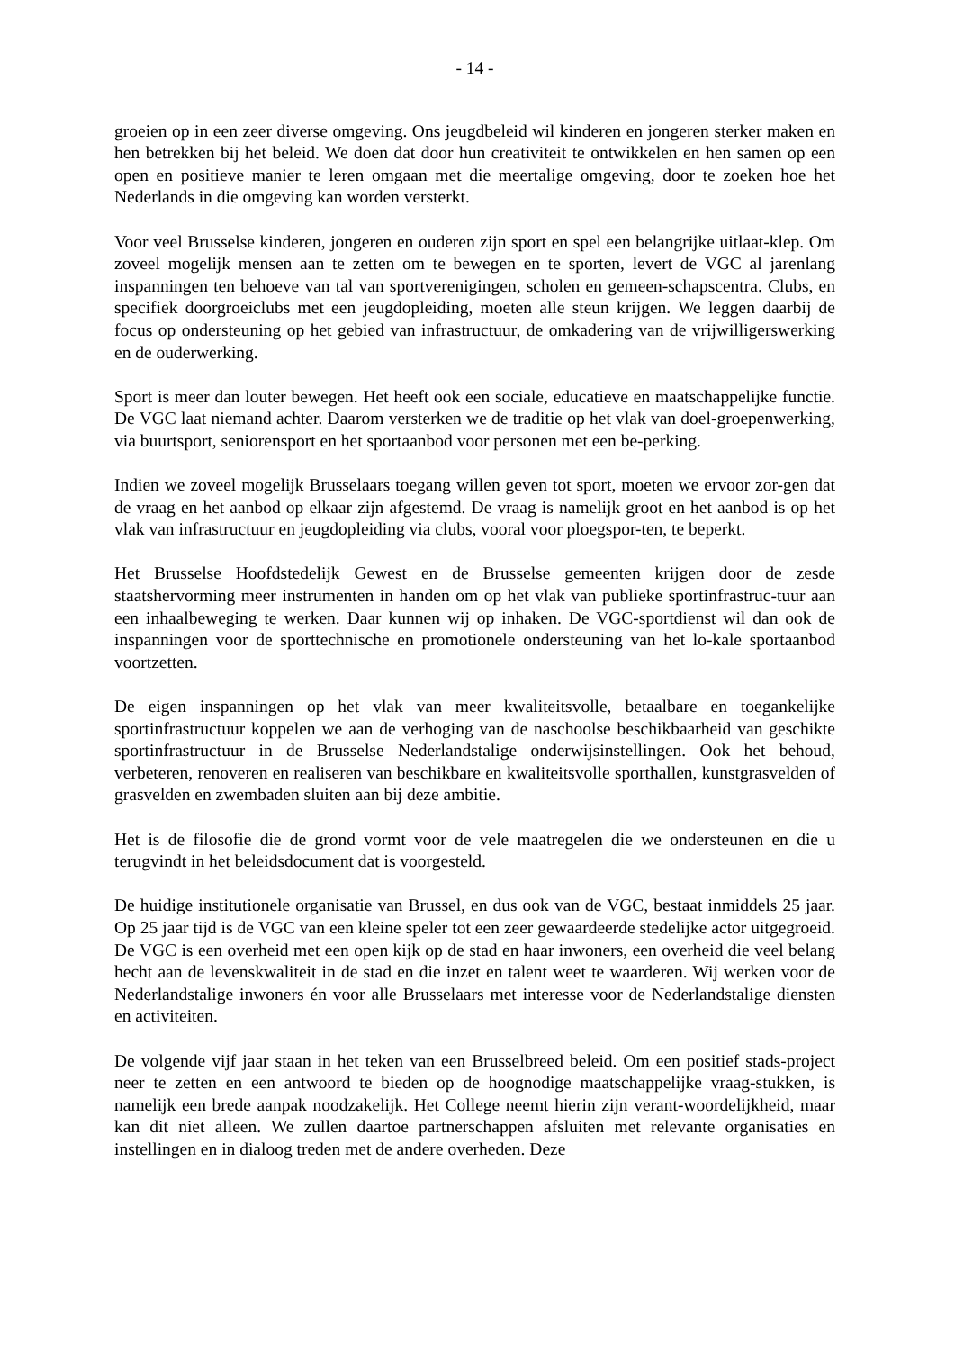- 14 -
groeien op in een zeer diverse omgeving. Ons jeugdbeleid wil kinderen en jongeren sterker maken en hen betrekken bij het beleid. We doen dat door hun creativiteit te ontwikkelen en hen samen op een open en positieve manier te leren omgaan met die meertalige omgeving, door te zoeken hoe het Nederlands in die omgeving kan worden versterkt.
Voor veel Brusselse kinderen, jongeren en ouderen zijn sport en spel een belangrijke uitlaat-klep. Om zoveel mogelijk mensen aan te zetten om te bewegen en te sporten, levert de VGC al jarenlang inspanningen ten behoeve van tal van sportverenigingen, scholen en gemeen-schapscentra. Clubs, en specifiek doorgroeiclubs met een jeugdopleiding, moeten alle steun krijgen. We leggen daarbij de focus op ondersteuning op het gebied van infrastructuur, de omkadering van de vrijwilligerswerking en de ouderwerking.
Sport is meer dan louter bewegen. Het heeft ook een sociale, educatieve en maatschappelijke functie. De VGC laat niemand achter. Daarom versterken we de traditie op het vlak van doel-groepenwerking, via buurtsport, seniorensport en het sportaanbod voor personen met een be-perking.
Indien we zoveel mogelijk Brusselaars toegang willen geven tot sport, moeten we ervoor zor-gen dat de vraag en het aanbod op elkaar zijn afgestemd. De vraag is namelijk groot en het aanbod is op het vlak van infrastructuur en jeugdopleiding via clubs, vooral voor ploegspor-ten, te beperkt.
Het Brusselse Hoofdstedelijk Gewest en de Brusselse gemeenten krijgen door de zesde staatshervorming meer instrumenten in handen om op het vlak van publieke sportinfrastruc-tuur aan een inhaalbeweging te werken. Daar kunnen wij op inhaken. De VGC-sportdienst wil dan ook de inspanningen voor de sporttechnische en promotionele ondersteuning van het lo-kale sportaanbod voortzetten.
De eigen inspanningen op het vlak van meer kwaliteitsvolle, betaalbare en toegankelijke sportinfrastructuur koppelen we aan de verhoging van de naschoolse beschikbaarheid van geschikte sportinfrastructuur in de Brusselse Nederlandstalige onderwijsinstellingen. Ook het behoud, verbeteren, renoveren en realiseren van beschikbare en kwaliteitsvolle sporthallen, kunstgrasvelden of grasvelden en zwembaden sluiten aan bij deze ambitie.
Het is de filosofie die de grond vormt voor de vele maatregelen die we ondersteunen en die u terugvindt in het beleidsdocument dat is voorgesteld.
De huidige institutionele organisatie van Brussel, en dus ook van de VGC, bestaat inmiddels 25 jaar. Op 25 jaar tijd is de VGC van een kleine speler tot een zeer gewaardeerde stedelijke actor uitgegroeid. De VGC is een overheid met een open kijk op de stad en haar inwoners, een overheid die veel belang hecht aan de levenskwaliteit in de stad en die inzet en talent weet te waarderen. Wij werken voor de Nederlandstalige inwoners én voor alle Brusselaars met interesse voor de Nederlandstalige diensten en activiteiten.
De volgende vijf jaar staan in het teken van een Brusselbreed beleid. Om een positief stads-project neer te zetten en een antwoord te bieden op de hoognodige maatschappelijke vraag-stukken, is namelijk een brede aanpak noodzakelijk. Het College neemt hierin zijn verant-woordelijkheid, maar kan dit niet alleen. We zullen daartoe partnerschappen afsluiten met relevante organisaties en instellingen en in dialoog treden met de andere overheden. Deze